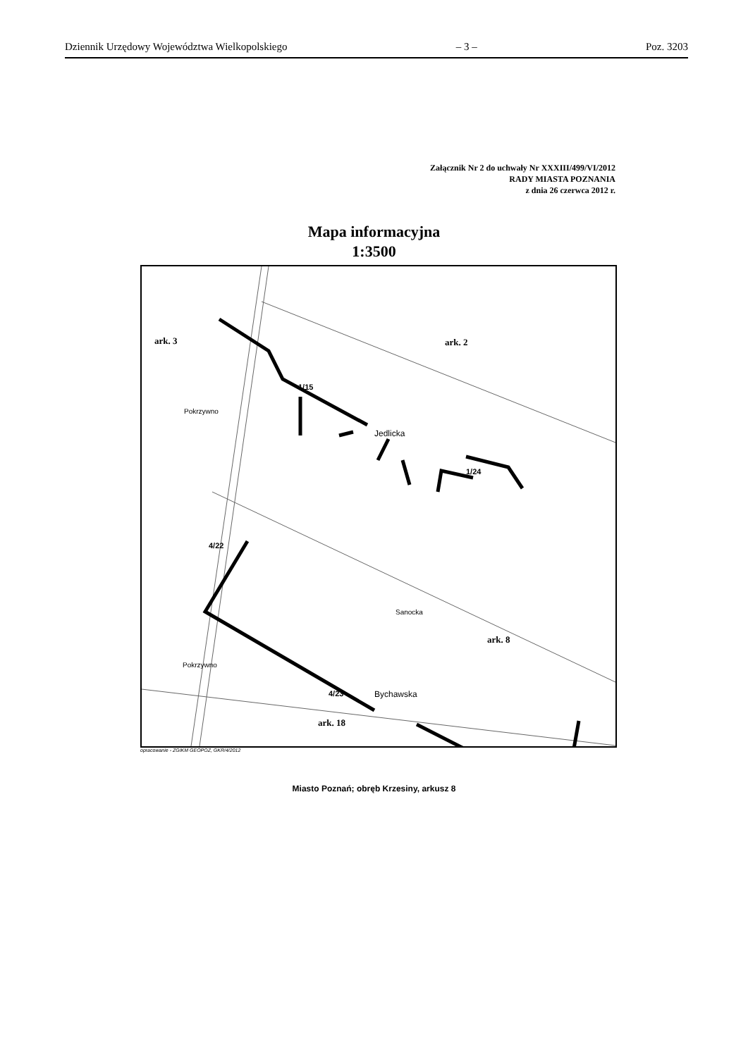Dziennik Urzędowy Województwa Wielkopolskiego – 3 – Poz. 3203
Załącznik Nr 2 do uchwały Nr XXXIII/499/VI/2012
RADY MIASTA POZNANIA
z dnia 26 czerwca 2012 r.
Mapa informacyjna
1:3500
ark. 3 ark. 2
1/15
Jedlicka
1/24
4/22
Pokrzywno
Sanocka
ark. 8
Pokrzywno
4/23 Bychawska
ark. 18
opracowanie - ZGIKM GEOPOZ, GKR/4/2012
Miasto Poznań; obręb Krzesiny, arkusz 8